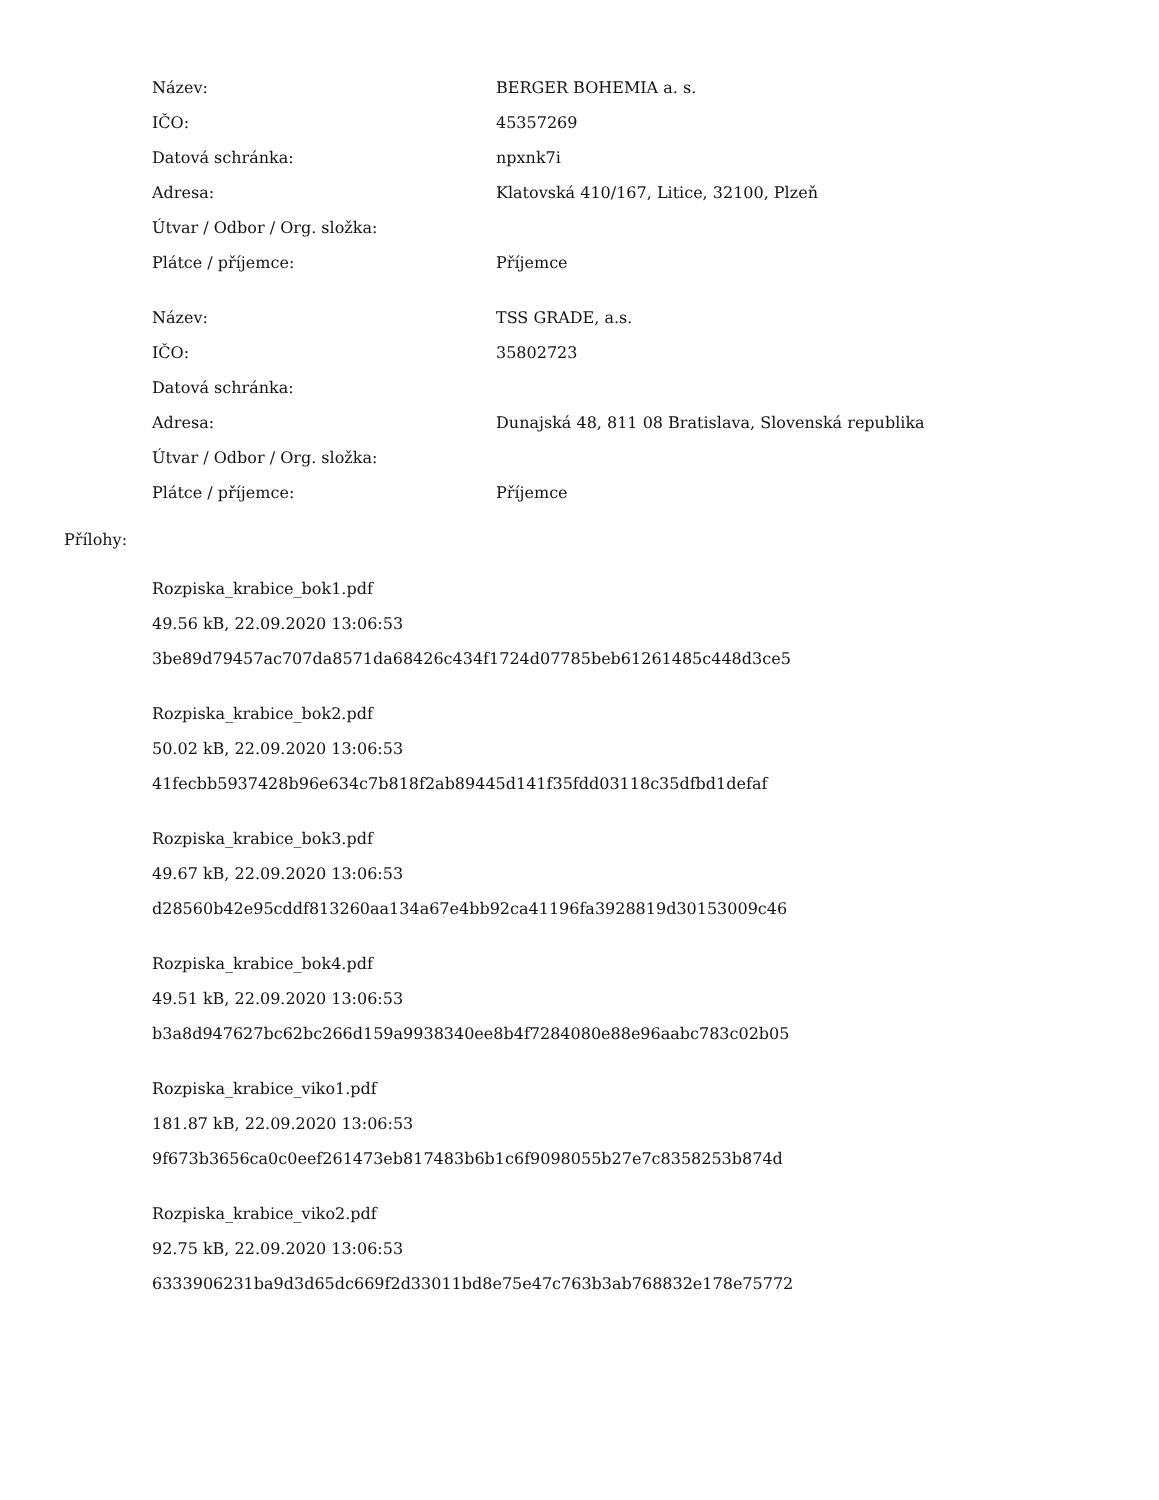| Název: | BERGER BOHEMIA a. s. |
| IČO: | 45357269 |
| Datová schránka: | npxnk7i |
| Adresa: | Klatovská 410/167, Litice, 32100, Plzeň |
| Útvar / Odbor / Org. složka: | |
| Plátce / příjemce: | Příjemce |
| Název: | TSS GRADE, a.s. |
| IČO: | 35802723 |
| Datová schránka: | |
| Adresa: | Dunajská 48, 811 08 Bratislava, Slovenská republika |
| Útvar / Odbor / Org. složka: | |
| Plátce / příjemce: | Příjemce |
Přílohy:
Rozpiska_krabice_bok1.pdf
49.56 kB, 22.09.2020 13:06:53
3be89d79457ac707da8571da68426c434f1724d07785beb61261485c448d3ce5
Rozpiska_krabice_bok2.pdf
50.02 kB, 22.09.2020 13:06:53
41fecbb5937428b96e634c7b818f2ab89445d141f35fdd03118c35dfbd1defaf
Rozpiska_krabice_bok3.pdf
49.67 kB, 22.09.2020 13:06:53
d28560b42e95cddf813260aa134a67e4bb92ca41196fa3928819d30153009c46
Rozpiska_krabice_bok4.pdf
49.51 kB, 22.09.2020 13:06:53
b3a8d947627bc62bc266d159a9938340ee8b4f7284080e88e96aabc783c02b05
Rozpiska_krabice_viko1.pdf
181.87 kB, 22.09.2020 13:06:53
9f673b3656ca0c0eef261473eb817483b6b1c6f9098055b27e7c8358253b874d
Rozpiska_krabice_viko2.pdf
92.75 kB, 22.09.2020 13:06:53
6333906231ba9d3d65dc669f2d33011bd8e75e47c763b3ab768832e178e75772